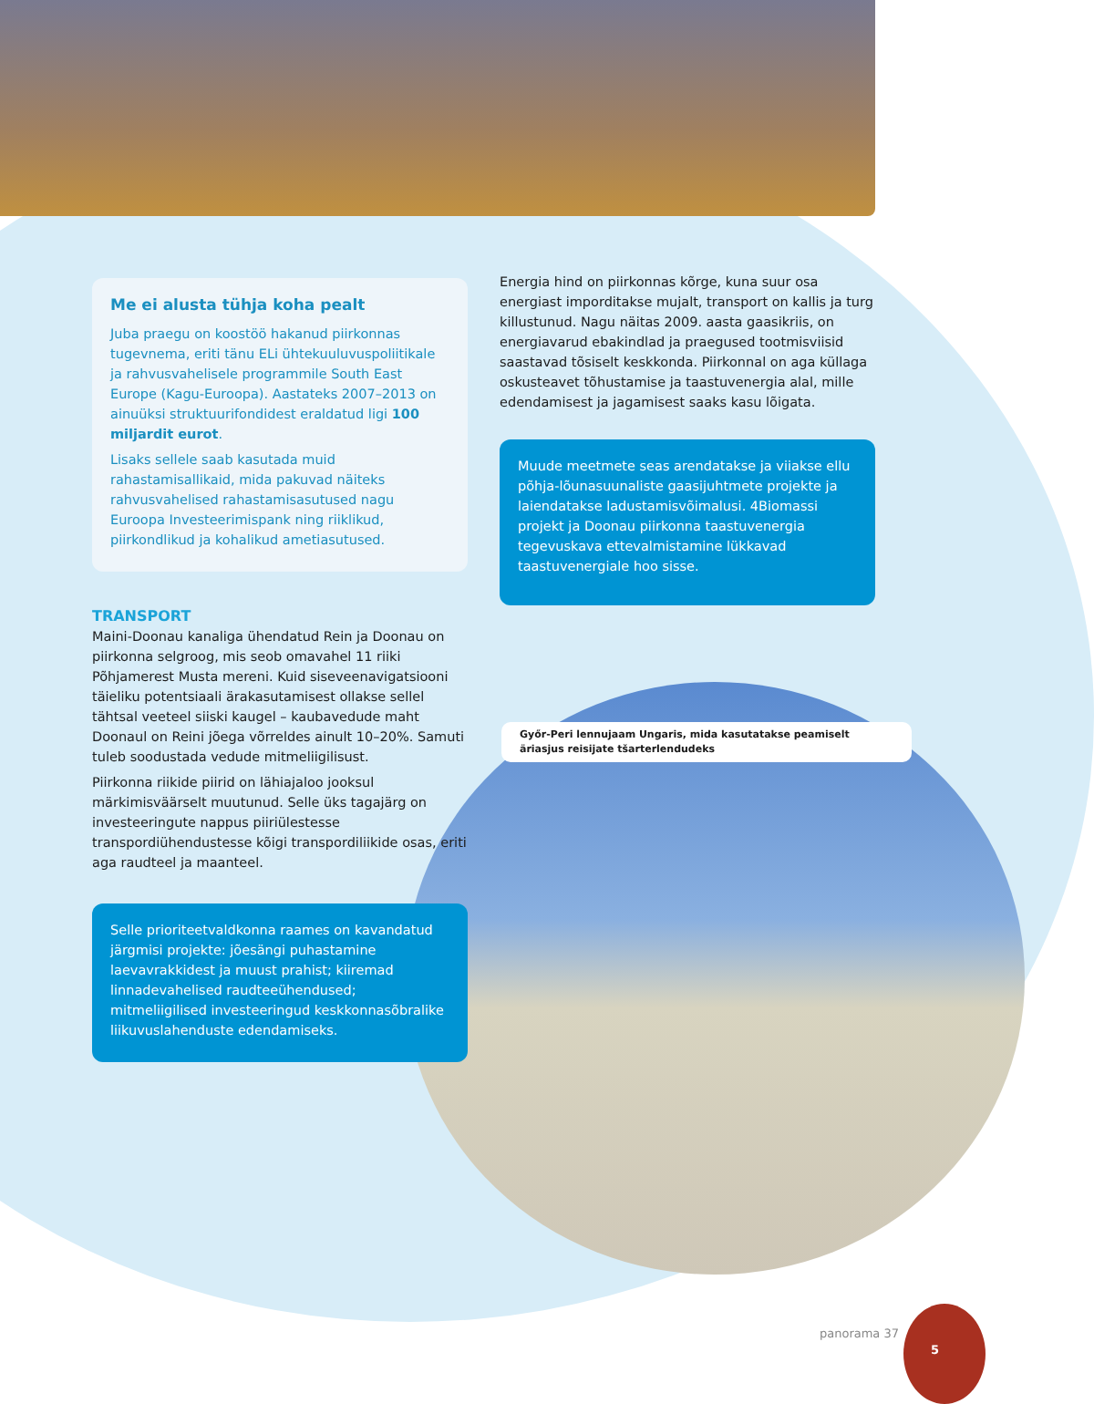Me ei alusta tühja koha pealt
Juba praegu on koostöö hakanud piirkonnas tugevnema, eriti tänu ELi ühtekuuluvuspoliitikale ja rahvusvahelisele programmile South East Europe (Kagu-Euroopa). Aastateks 2007–2013 on ainuüksi struktuurifondidest eraldatud ligi 100 miljardit eurot.
Lisaks sellele saab kasutada muid rahastamisallikaid, mida pakuvad näiteks rahvusvahelised rahastamisasutused nagu Euroopa Investeerimispank ning riiklikud, piirkondlikud ja kohalikud ametiasutused.
TRANSPORT
Maini-Doonau kanaliga ühendatud Rein ja Doonau on piirkonna selgroog, mis seob omavahel 11 riiki Põhjamerest Musta mereni. Kuid siseveenavigatsiooni täieliku potentsiaali ärakasutamisest ollakse sellel tähtsal veeteel siiski kaugel – kaubavedude maht Doonaul on Reini jõega võrreldes ainult 10–20%. Samuti tuleb soodustada vedude mitmeliigilisust.
Piirkonna riikide piirid on lähiajaloo jooksul märkimisväärselt muutunud. Selle üks tagajärg on investeeringute nappus piiriülestesse transpordiühendustesse kõigi transpordiliikide osas, eriti aga raudteel ja maanteel.
Selle prioriteetvaldkonna raames on kavandatud järgmisi projekte: jõesängi puhastamine laevavrakkidest ja muust prahist; kiiremad linnadevahelised raudteeühendused; mitmeliigilised investeeringud keskkonnasõbralike liikuvuslahenduste edendamiseks.
Energia hind on piirkonnas kõrge, kuna suur osa energiast imporditakse mujalt, transport on kallis ja turg killustunud. Nagu näitas 2009. aasta gaasikriis, on energiavarud ebakindlad ja praegused tootmisviisid saastavad tõsiselt keskkonda. Piirkonnal on aga küllaga oskusteavet tõhustamise ja taastuvenergia alal, mille edendamisest ja jagamisest saaks kasu lõigata.
Muude meetmete seas arendatakse ja viiakse ellu põhja-lõunasuunaliste gaasijuhtmete projekte ja laiendatakse ladustamisvõimalusi. 4Biomassi projekt ja Doonau piirkonna taastuvenergia tegevuskava ettevalmistamine lükkavad taastuvenergiale hoo sisse.
Győr-Peri lennujaam Ungaris, mida kasutatakse peamiselt äriasjus reisijate tšarterlendudeks
panorama 37
5